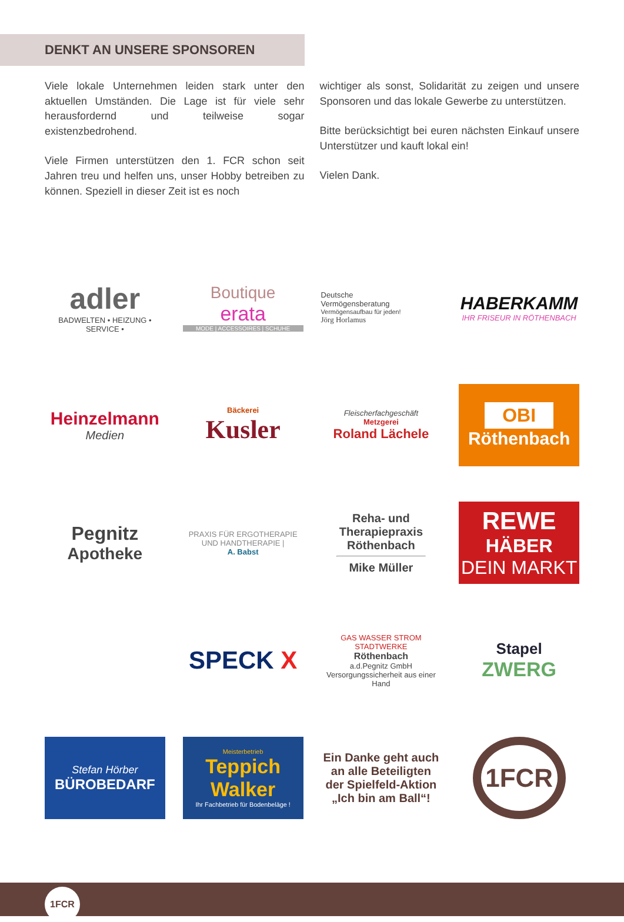DENKT AN UNSERE SPONSOREN
Viele lokale Unternehmen leiden stark unter den aktuellen Umständen. Die Lage ist für viele sehr herausfordernd und teilweise sogar existenzbedrohend.
Viele Firmen unterstützen den 1. FCR schon seit Jahren treu und helfen uns, unser Hobby betreiben zu können. Speziell in dieser Zeit ist es noch
wichtiger als sonst, Solidarität zu zeigen und unsere Sponsoren und das lokale Gewerbe zu unterstützen.
Bitte berücksichtigt bei euren nächsten Einkauf unsere Unterstützer und kauft lokal ein!
Vielen Dank.
adler
BADWELTEN • HEIZUNG • SERVICE •
Boutique
erata
MODE | ACCESSOIRES | SCHUHE
Deutsche
Vermögensberatung
Vermögensaufbau für jeden!
Jörg Horlamus
HABERKAMM
IHR FRISEUR IN RÖTHENBACH
Heinzelmann
Medien
Bäckerei
Kusler
Fleischerfachgeschäft
Metzgerei
Roland Lächele
OBI
Röthenbach
Pegnitz
Apotheke
PRAXIS FÜR ERGOTHERAPIE
UND HANDTHERAPIE |
A. Babst
Reha- und
Therapiepraxis
Röthenbach
Mike Müller
REWE
HÄBER
DEIN MARKT
SPECK X
GAS WASSER STROM STADTWERKE
Röthenbach
a.d.Pegnitz GmbH
Versorgungssicherheit aus einer Hand
Stapel
ZWERG
Stefan Hörber
BÜROBEDARF
Meisterbetrieb
Teppich
Walker
Ihr Fachbetrieb für Bodenbeläge !
Ein Danke geht auch an alle Beteiligten der Spielfeld-Aktion „Ich bin am Ball“!
1FCR
1FCR